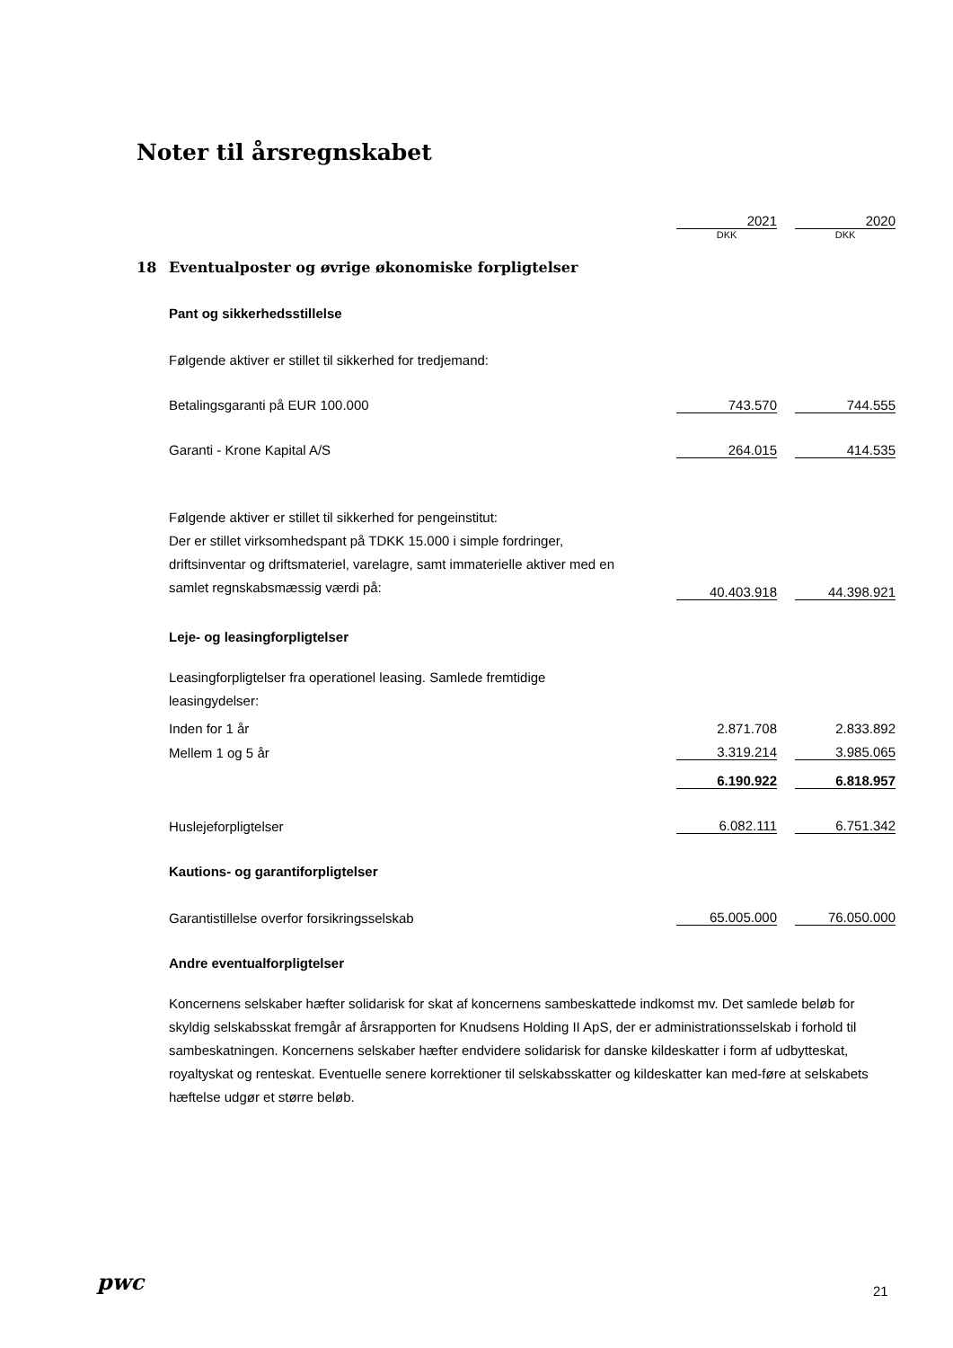Noter til årsregnskabet
| | | 2021 | | 2020 |
| | | DKK | | DKK |
| 18 | Eventualposter og øvrige økonomiske forpligtelser | | | |
| | Pant og sikkerhedsstillelse | | | |
| | Følgende aktiver er stillet til sikkerhed for tredjemand: | | | |
| | Betalingsgaranti på EUR 100.000 | 743.570 | | 744.555 |
| | Garanti - Krone Kapital A/S | 264.015 | | 414.535 |
| | Følgende aktiver er stillet til sikkerhed for pengeinstitut: Der er stillet virksomhedspant på TDKK 15.000 i simple fordringer, driftsinventar og driftsmateriel, varelagre, samt immaterielle aktiver med en samlet regnskabsmæssig værdi på: | 40.403.918 | | 44.398.921 |
| | Leje- og leasingforpligtelser | | | |
| | Leasingforpligtelser fra operationel leasing. Samlede fremtidige leasingydelser: | | | |
| | Inden for 1 år | 2.871.708 | | 2.833.892 |
| | Mellem 1 og 5 år | 3.319.214 | | 3.985.065 |
| | | 6.190.922 | | 6.818.957 |
| | Huslejeforpligtelser | 6.082.111 | | 6.751.342 |
| | Kautions- og garantiforpligtelser | | | |
| | Garantistillelse overfor forsikringsselskab | 65.005.000 | | 76.050.000 |
| | Andre eventualforpligtelser | | | |
| | Koncernens selskaber hæfter solidarisk for skat af koncernens sambeskattede indkomst mv. Det samlede beløb for skyldig selskabsskat fremgår af årsrapporten for Knudsens Holding II ApS, der er administrationsselskab i forhold til sambeskatningen. Koncernens selskaber hæfter endvidere solidarisk for danske kildeskatter i form af udbytteskat, royaltyskat og renteskat. Eventuelle senere korrektioner til selskabsskatter og kildeskatter kan med-føre at selskabets hæftelse udgør et større beløb. | | | |
pwc 21